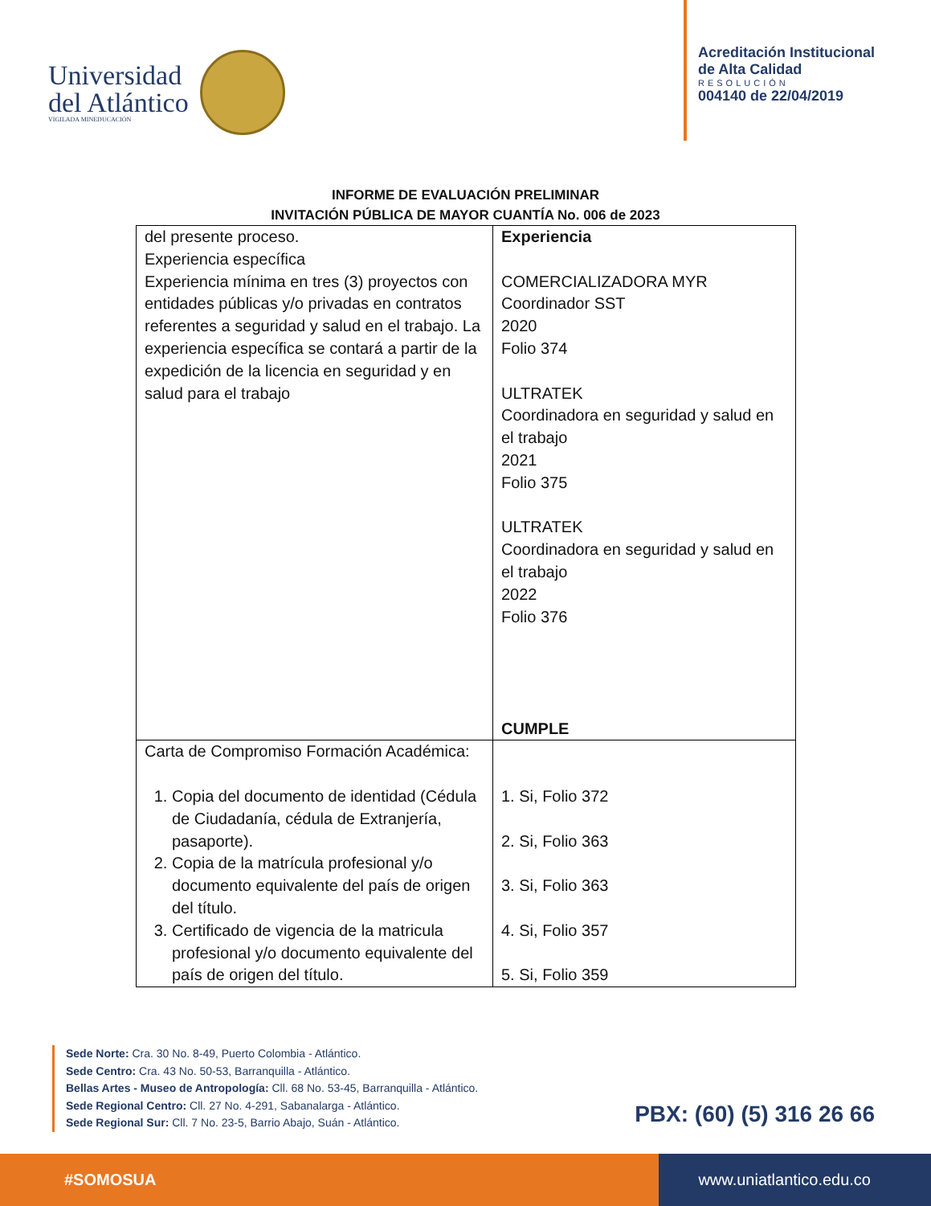Universidad
del Atlántico
VIGILADA MINEDUCACIÓN
Acreditación Institucional
de Alta Calidad
RESOLUCIÓN
004140 de 22/04/2019
INFORME DE EVALUACIÓN PRELIMINAR
INVITACIÓN PÚBLICA DE MAYOR CUANTÍA No. 006 de 2023
| del presente proceso. Experiencia específica Experiencia mínima en tres (3) proyectos con entidades públicas y/o privadas en contratos referentes a seguridad y salud en el trabajo. La experiencia específica se contará a partir de la expedición de la licencia en seguridad y en salud para el trabajo | Experiencia COMERCIALIZADORA MYR Coordinador SST 2020 Folio 374 ULTRATEK Coordinadora en seguridad y salud en el trabajo 2021 Folio 375 ULTRATEK Coordinadora en seguridad y salud en el trabajo 2022 Folio 376 CUMPLE |
| Carta de Compromiso Formación Académica: 1. Copia del documento de identidad (Cédula de Ciudadanía, cédula de Extranjería, pasaporte). 2. Copia de la matrícula profesional y/o documento equivalente del país de origen del título. 3. Certificado de vigencia de la matricula profesional y/o documento equivalente del país de origen del título. | 1. Si, Folio 372 2. Si, Folio 363 3. Si, Folio 363 4. Si, Folio 357 5. Si, Folio 359 |
Sede Norte: Cra. 30 No. 8-49, Puerto Colombia - Atlántico.
Sede Centro: Cra. 43 No. 50-53, Barranquilla - Atlántico.
Bellas Artes - Museo de Antropología: Cll. 68 No. 53-45, Barranquilla - Atlántico.
Sede Regional Centro: Cll. 27 No. 4-291, Sabanalarga - Atlántico.
Sede Regional Sur: Cll. 7 No. 23-5, Barrio Abajo, Suán - Atlántico.
PBX: (60) (5) 316 26 66
#SOMOSUA www.uniatlantico.edu.co